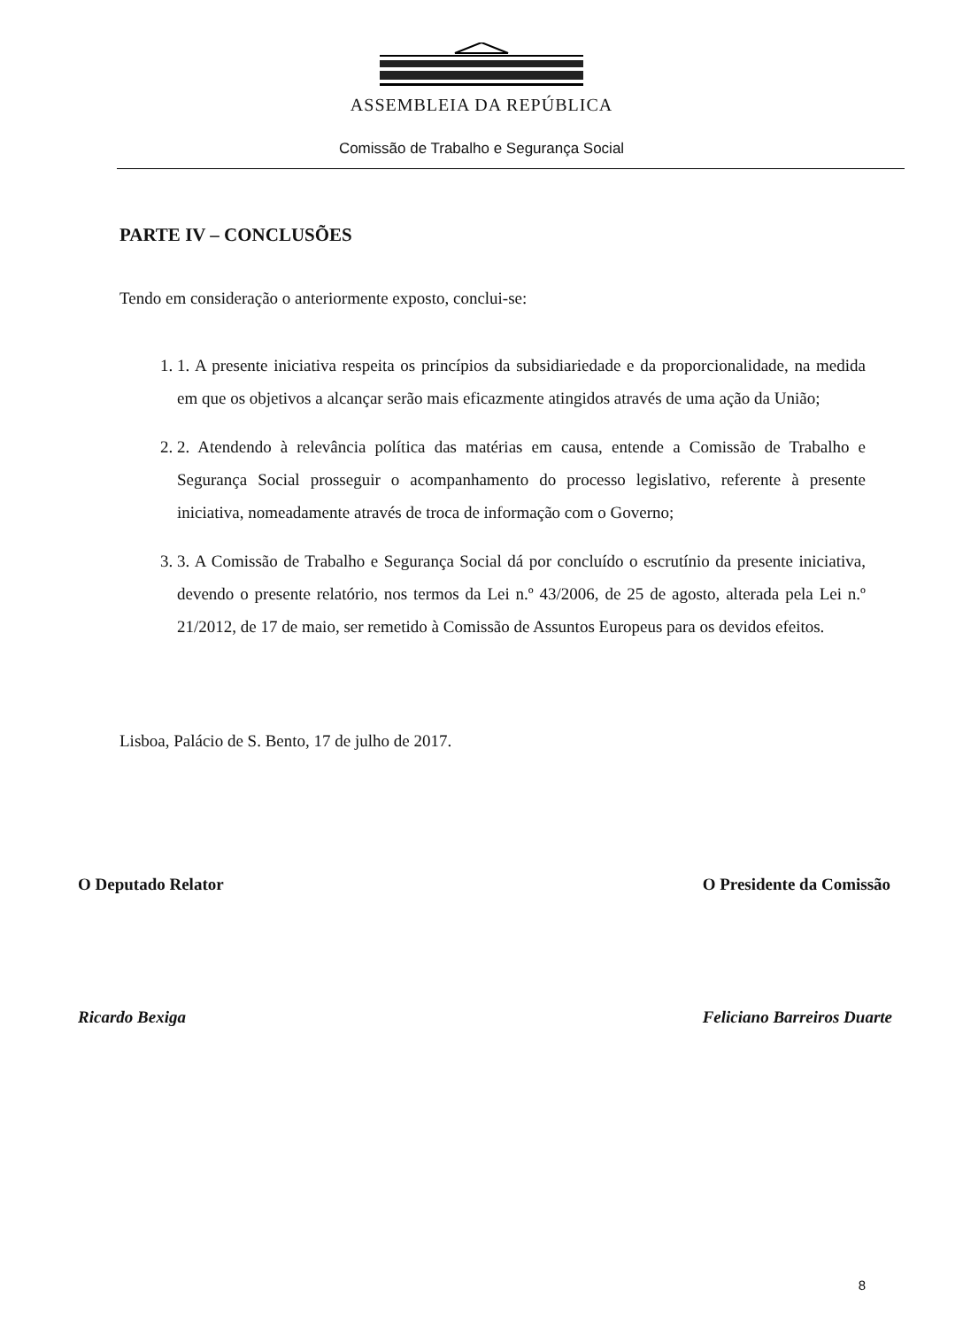ASSEMBLEIA DA REPÚBLICA
Comissão de Trabalho e Segurança Social
PARTE IV – CONCLUSÕES
Tendo em consideração o anteriormente exposto, conclui-se:
1. 1. A presente iniciativa respeita os princípios da subsidiariedade e da proporcionalidade, na medida em que os objetivos a alcançar serão mais eficazmente atingidos através de uma ação da União;
2. 2. Atendendo à relevância política das matérias em causa, entende a Comissão de Trabalho e Segurança Social prosseguir o acompanhamento do processo legislativo, referente à presente iniciativa, nomeadamente através de troca de informação com o Governo;
3. 3. A Comissão de Trabalho e Segurança Social dá por concluído o escrutínio da presente iniciativa, devendo o presente relatório, nos termos da Lei n.º 43/2006, de 25 de agosto, alterada pela Lei n.º 21/2012, de 17 de maio, ser remetido à Comissão de Assuntos Europeus para os devidos efeitos.
Lisboa, Palácio de S. Bento, 17 de julho de 2017.
O Deputado Relator
Ricardo Bexiga
O Presidente da Comissão
Feliciano Barreiros Duarte
8